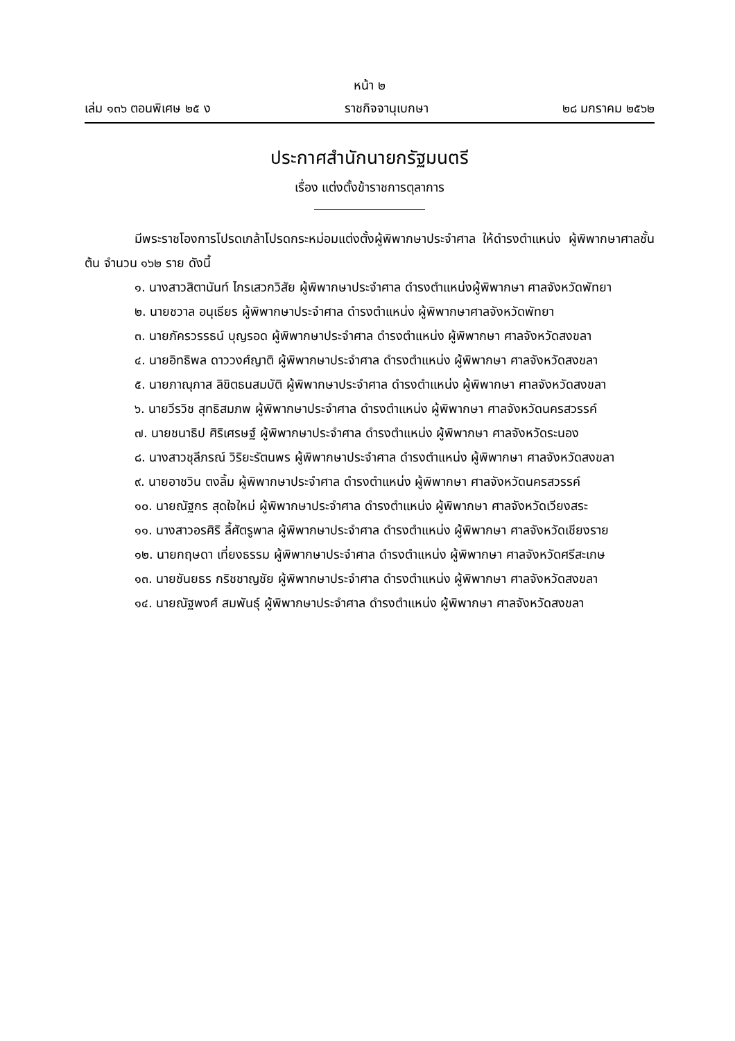หน้า ๒
เล่ม ๑๓๖ ตอนพิเศษ ๒๕ ง ราชกิจจานุเบกษา ๒๘ มกราคม ๒๕๖๒
ประกาศสำนักนายกรัฐมนตรี
เรื่อง แต่งตั้งข้าราชการตุลาการ
มีพระราชโองการโปรดเกล้าโปรดกระหม่อมแต่งตั้งผู้พิพากษาประจำศาล ให้ดำรงตำแหน่ง ผู้พิพากษาศาลชั้นต้น จำนวน ๑๖๒ ราย ดังนี้
๑. นางสาวสิตานันท์ ไกรเสวกวิสัย ผู้พิพากษาประจำศาล ดำรงตำแหน่งผู้พิพากษา ศาลจังหวัดพัทยา
๒. นายชวาล อนุเธียร ผู้พิพากษาประจำศาล ดำรงตำแหน่ง ผู้พิพากษาศาลจังหวัดพัทยา
๓. นายภัครวรรธน์ บุญรอด ผู้พิพากษาประจำศาล ดำรงตำแหน่ง ผู้พิพากษา ศาลจังหวัดสงขลา
๔. นายอิทธิพล ดาววงศ์ญาติ ผู้พิพากษาประจำศาล ดำรงตำแหน่ง ผู้พิพากษา ศาลจังหวัดสงขลา
๕. นายภาณุภาส ลิขิตธนสมบัติ ผู้พิพากษาประจำศาล ดำรงตำแหน่ง ผู้พิพากษา ศาลจังหวัดสงขลา
๖. นายวีรวิช สุทธิสมภพ ผู้พิพากษาประจำศาล ดำรงตำแหน่ง ผู้พิพากษา ศาลจังหวัดนครสวรรค์
๗. นายชนาธิป ศิริเศรษฐ์ ผู้พิพากษาประจำศาล ดำรงตำแหน่ง ผู้พิพากษา ศาลจังหวัดระนอง
๘. นางสาวชุลีภรณ์ วิริยะรัตนพร ผู้พิพากษาประจำศาล ดำรงตำแหน่ง ผู้พิพากษา ศาลจังหวัดสงขลา
๙. นายอาชวิน ตงลิ้ม ผู้พิพากษาประจำศาล ดำรงตำแหน่ง ผู้พิพากษา ศาลจังหวัดนครสวรรค์
๑๐. นายณัฐกร สุดใจใหม่ ผู้พิพากษาประจำศาล ดำรงตำแหน่ง ผู้พิพากษา ศาลจังหวัดเวียงสระ
๑๑. นางสาวอรศิริ ลี้ศัตรูพาล ผู้พิพากษาประจำศาล ดำรงตำแหน่ง ผู้พิพากษา ศาลจังหวัดเชียงราย
๑๒. นายกฤษดา เที่ยงธรรม ผู้พิพากษาประจำศาล ดำรงตำแหน่ง ผู้พิพากษา ศาลจังหวัดศรีสะเกษ
๑๓. นายชันยธร กริชชาญชัย ผู้พิพากษาประจำศาล ดำรงตำแหน่ง ผู้พิพากษา ศาลจังหวัดสงขลา
๑๔. นายณัฐพงศ์ สมพันธุ์ ผู้พิพากษาประจำศาล ดำรงตำแหน่ง ผู้พิพากษา ศาลจังหวัดสงขลา